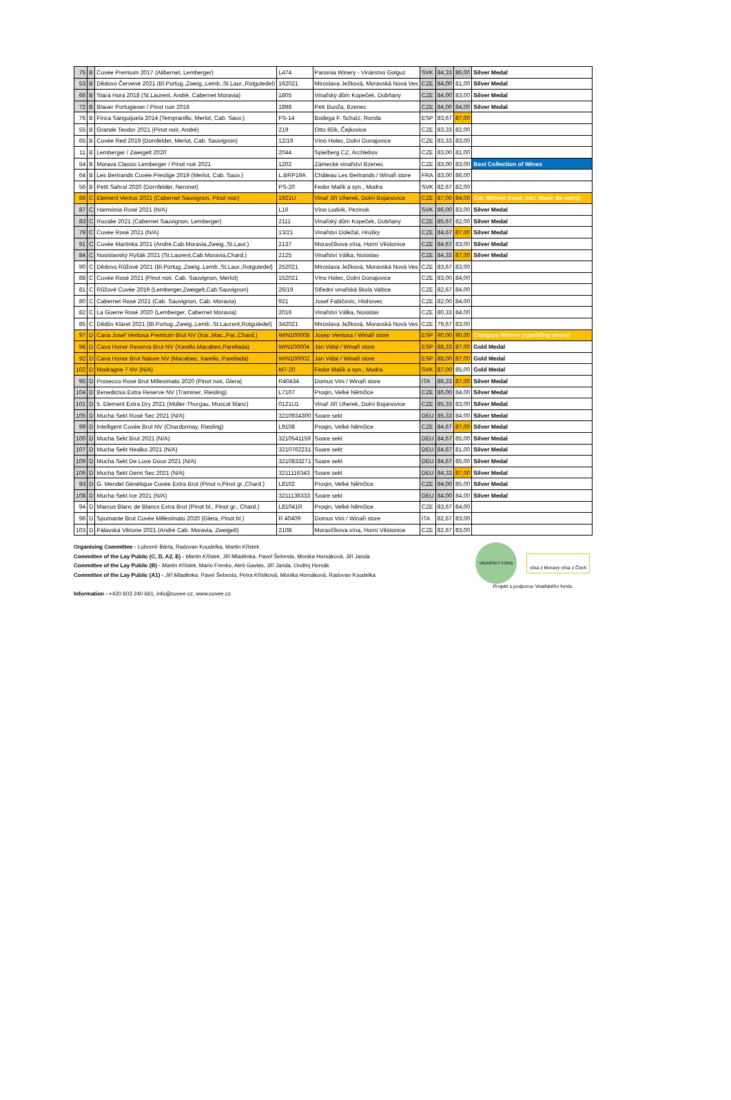| 75 | B | Cuvée Premium 2017 (Alibernet, Lemberger) | L474 | Panonia Winery - Vinárstvo Golguz | SVK | 84,33 | 86,00 | Silver Medal |
| 53 | B | Dědovo Červené 2021 (Bl.Portug.,Zweig.,Lemb.,St.Laur.,Rotgutedel) | 162021 | Miroslava Ježková, Moravská Nová Ves | CZE | 84,00 | 81,00 | Silver Medal |
| 66 | B | Stará Hora 2018 (St.Laurent, André, Cabernet Moravia) | 1805 | Vinařský dům Kopeček, Dubňany | CZE | 84,00 | 83,00 | Silver Medal |
| 72 | B | Blauer Portugieser / Pinot noir 2018 | 1898 | Petr Bunža, Bzenec | CZE | 84,00 | 84,00 | Silver Medal |
| 76 | B | Finca Sanguijuela 2014 (Tempranillo, Merlot, Cab. Sauv.) | FS-14 | Bodega F. Schatz, Ronda | ESP | 83,67 | 87,00 | |
| 55 | B | Grande Teodor 2021 (Pinot noir, André) | 219 | Otto Ilčík, Čejkovice | CZE | 83,33 | 82,00 | |
| 65 | B | Cuvée Red 2019 (Dornfelder, Merlot, Cab. Sauvignon) | 12/19 | Víno Holec, Dolní Dunajovice | CZE | 83,33 | 83,00 | |
| 11 | B | Lemberger / Zweigelt 2020 | 2044 | Spielberg CZ, Archlebov | CZE | 83,00 | 81,00 | |
| 54 | B | Morava Classic Lemberger / Pinot noir 2021 | 1202 | Zámecké vinařství Bzenec | CZE | 83,00 | 83,00 | Best Collection of Wines |
| 64 | B | Les Bertrands Cuvée Prestige 2019 (Merlot, Cab. Sauv.) | L.BRP19A | Château Les Bertrands / Winaři store | FRA | 83,00 | 86,00 | |
| 56 | B | Petit Sahral 2020 (Dornfelder, Neronet) | PS-20 | Fedor Malík a syn., Modra | SVK | 82,67 | 82,00 | |
| 86 | C | Element Ventus 2021 (Cabernet Sauvignon, Pinot noir) | 1921U | Vinař Jiří Uherek, Dolní Bojanovice | CZE | 87,00 | 84,00 | Cat. Winner (rosé, incl. blanc de noirs) |
| 87 | C | Harmónia Rosé 2021 (N/A) | L16 | Víno Ludvik, Pezinok | SVK | 86,00 | 83,00 | Silver Medal |
| 83 | C | Rozalie 2021 (Cabernet Sauvignon, Lemberger) | 2111 | Vinařský dům Kopeček, Dubňany | CZE | 85,67 | 82,00 | Silver Medal |
| 79 | C | Cuvée Rosé 2021 (N/A) | 13/21 | Vinařství Doležal, Hrušky | CZE | 84,67 | 87,00 | Silver Medal |
| 91 | C | Cuvée Martinka 2021 (André,Cab.Moravia,Zweig.,St.Laur.) | 2137 | Moravčíkova vína, Horní Věstonice | CZE | 84,67 | 83,00 | Silver Medal |
| 84 | C | Nosislavský Ryšák 2021 (St.Laurent,Cab.Moravia,Chard.) | 2125 | Vinařství Válka, Nosislav | CZE | 84,33 | 87,00 | Silver Medal |
| 90 | C | Dědovo Růžové 2021 (Bl.Portug.,Zweig.,Lemb.,St.Laur.,Rotgutedel) | 252021 | Miroslava Ježková, Moravská Nová Ves | CZE | 83,67 | 83,00 | |
| 88 | C | Cuvée Rosé 2021 (Pinot noir, Cab. Sauvignon, Merlot) | 152021 | Víno Holec, Dolní Dunajovice | CZE | 83,00 | 84,00 | |
| 81 | C | Růžové Cuvée 2019 (Lemberger,Zweigelt,Cab.Sauvignon) | 26/19 | Střední vinařská škola Valtice | CZE | 82,67 | 84,00 | |
| 80 | C | Cabernet Rosé 2021 (Cab. Sauvignon, Cab. Moravia) | 921 | Josef Fabičovic, Hlohovec | CZE | 82,00 | 84,00 | |
| 82 | C | La Guerre Rosé 2020 (Lemberger, Cabernet Moravia) | 2016 | Vinařství Válka, Nosislav | CZE | 80,33 | 84,00 | |
| 85 | C | Dědův Klaret 2021 (Bl.Portug.,Zweig.,Lemb.,St.Laurent,Rotgutedel) | 342021 | Miroslava Ježková, Moravská Nová Ves | CZE | 79,67 | 83,00 | |
| 97 | D | Cava Josef Ventosa Premium Brut NV (Xar.,Mac.,Par.,Chard.) | WIN100008 | Josep Ventosa / Winaři store | ESP | 90,00 | 90,00 | Category Winner (sparkling wines) |
| 98 | D | Cava Honor Reserva Brut NV (Xarello,Macabeo,Parellada) | WIN100004 | Jan Vidal / Winaři store | ESP | 88,33 | 87,00 | Gold Medal |
| 92 | D | Cava Honor Brut Nature NV (Macabeo, Xarello, Parellada) | WIN100002 | Jan Vidal / Winaři store | ESP | 88,00 | 87,00 | Gold Medal |
| 102 | D | Modragne 7 NV (N/A) | M7-20 | Fedor Malík a syn., Modra | SVK | 87,00 | 85,00 | Gold Medal |
| 95 | D | Prosecco Rosé Brut Millesimato 2020 (Pinot noir, Glera) | R40434 | Domus Vini / Winaři store | ITA | 86,33 | 87,00 | Silver Medal |
| 104 | D | Benedictus Extra Reserve NV (Traminer, Riesling) | L7107 | Proqin, Velké Němčice | CZE | 86,00 | 84,00 | Silver Medal |
| 101 | D | 5. Element Extra Dry 2021 (Müller-Thurgau, Muscat blanc) | 0121U1 | Vinař Jiří Uherek, Dolní Bojanovice | CZE | 85,33 | 83,00 | Silver Medal |
| 105 | D | Mucha Sekt Rosé Sec 2021 (N/A) | 3210934300 | Soare sekt | DEU | 85,33 | 84,00 | Silver Medal |
| 99 | D | Intelligent Cuvée Brut NV (Chardonnay, Riesling) | L9108 | Proqin, Velké Němčice | CZE | 84,67 | 87,00 | Silver Medal |
| 100 | D | Mucha Sekt Brut 2021 (N/A) | 3210541159 | Soare sekt | DEU | 84,67 | 85,00 | Silver Medal |
| 107 | D | Mucha Sekt Nealko 2021 (N/A) | 3210762231 | Soare sekt | DEU | 84,67 | 81,00 | Silver Medal |
| 109 | D | Mucha Sekt De Luxe Doux 2021 (N/A) | 3210833271 | Soare sekt | DEU | 84,67 | 85,00 | Silver Medal |
| 106 | D | Mucha Sekt Demi Sec 2021 (N/A) | 3211116343 | Soare sekt | DEU | 84,33 | 87,00 | Silver Medal |
| 93 | D | G. Mendel Génétique Cuvée Extra Brut (Pinot n,Pinot gr.,Chard.) | L8102 | Proqin, Velké Němčice | CZE | 84,00 | 85,00 | Silver Medal |
| 108 | D | Mucha Sekt Ice 2021 (N/A) | 3211136333 | Soare sekt | DEU | 84,00 | 84,00 | Silver Medal |
| 94 | D | Marcus Blanc de Blancs Extra Brut (Pinot bl., Pinot gr., Chard.) | L81041R | Proqin, Velké Němčice | CZE | 83,67 | 84,00 | |
| 96 | D | Spumante Brut Cuvée Millesimato 2020 (Glera, Pinot bl.) | R 40409 | Domus Vini / Winaři store | ITA | 82,67 | 83,00 | |
| 103 | D | Pálavská Viktorie 2021 (André Cab. Moravia, Zweigelt) | 2108 | Moravčíkova vína, Horní Věstonice | CZE | 82,67 | 83,00 | |
Organising Committee - Lubomír Bárta, Radovan Koudelka, Martin Křístek
Committee of the Lay Public (C, D, A2, E) - Martin Křístek, Jiří Mladěnka, Pavel Šebesta, Monika Horsáková, Jiří Janda
Committee of the Lay Public (B) - Martin Křístek, Mario Frenko, Aleš Gavlas, Jiří Janda, Ondřej Horsák
Committee of the Lay Public (A1) - Jiří Mladěnka, Pavel Šebesta, Petra Křístková, Monika Horsáková, Radovan Koudelka
Information - +420 603 240 661, info@cuvee.cz, www.cuvee.cz
VINAŘSKÝ FOND
vína z Moravy vína z Čech
Projekt s podporou Vinařského fondu